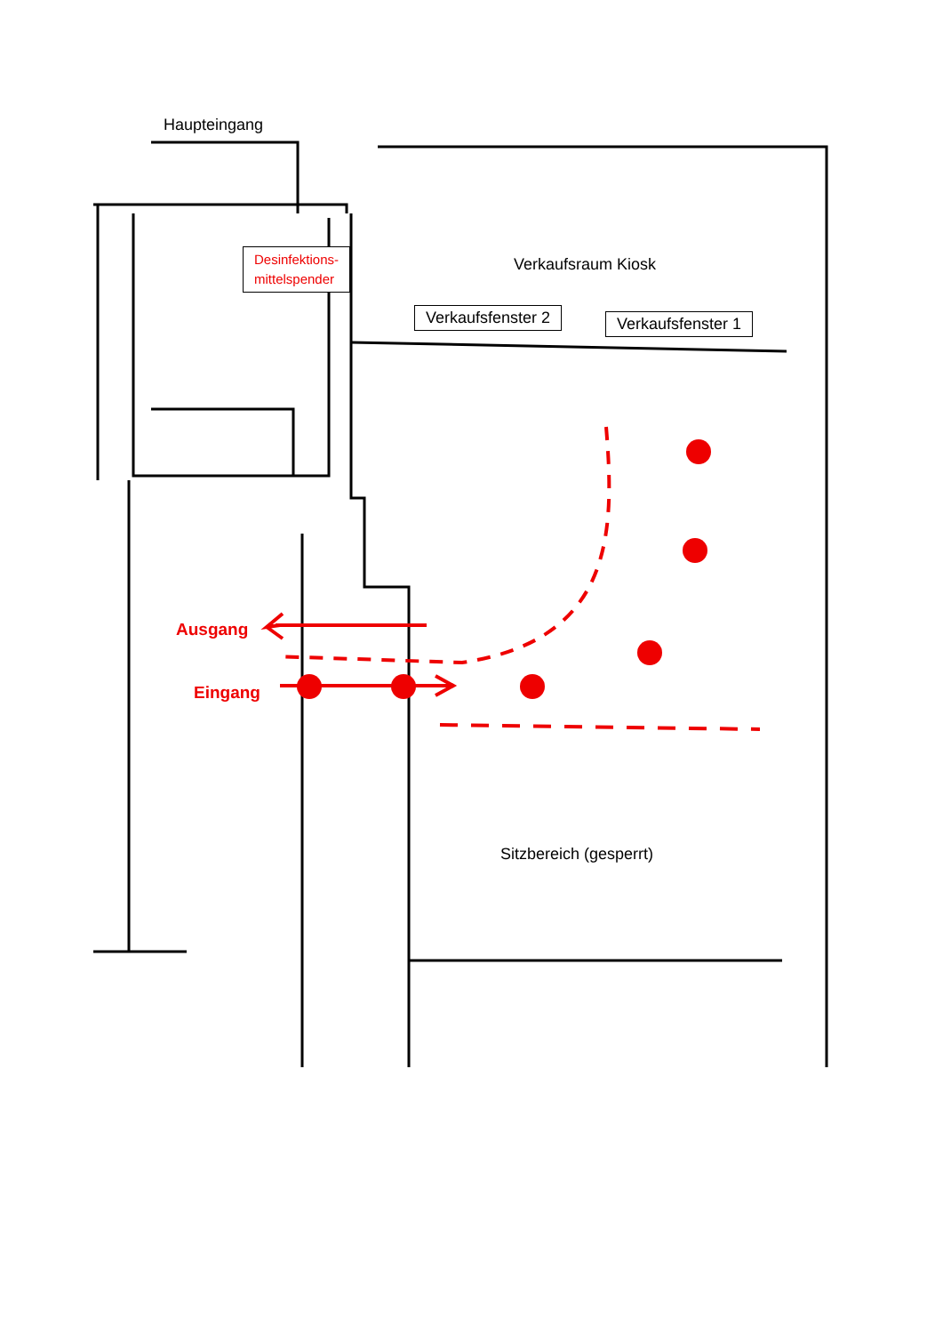Haupteingang
Desinfektions-
mittelspender
Verkaufsraum Kiosk
Verkaufsfenster 2 Verkaufsfenster 1
Ausgang
Eingang
Sitzbereich (gesperrt)